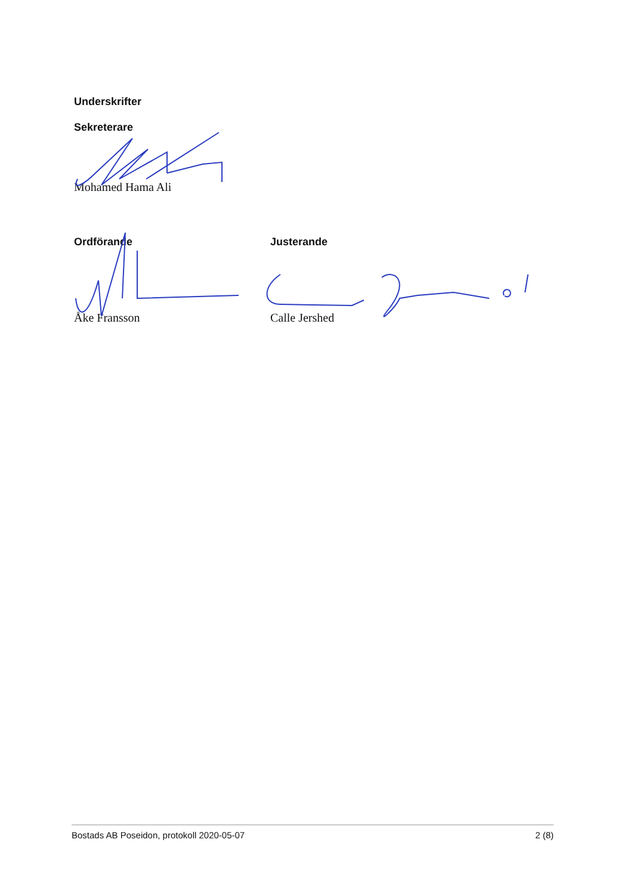Underskrifter
Sekreterare
Mohamed Hama Ali
Ordförande
Åke Fransson
Justerande
Calle Jershed
Bostads AB Poseidon, protokoll 2020-05-07 2 (8)